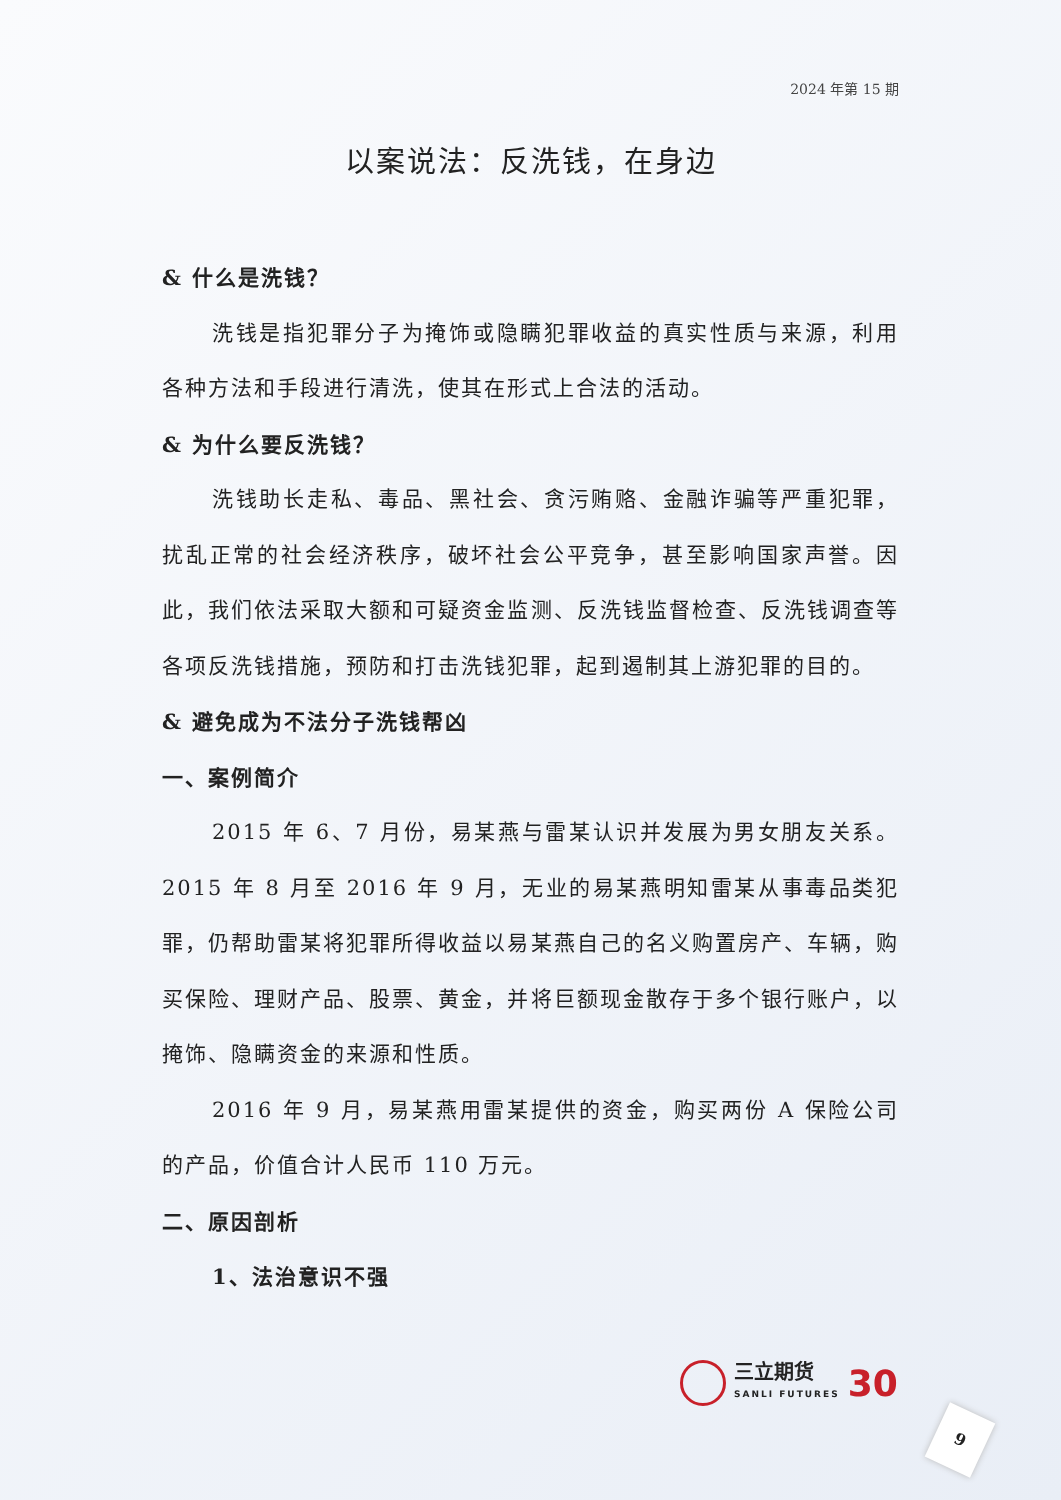2024 年第 15 期
以案说法：反洗钱，在身边
& 什么是洗钱？
洗钱是指犯罪分子为掩饰或隐瞒犯罪收益的真实性质与来源，利用各种方法和手段进行清洗，使其在形式上合法的活动。
& 为什么要反洗钱？
洗钱助长走私、毒品、黑社会、贪污贿赂、金融诈骗等严重犯罪，扰乱正常的社会经济秩序，破坏社会公平竞争，甚至影响国家声誉。因此，我们依法采取大额和可疑资金监测、反洗钱监督检查、反洗钱调查等各项反洗钱措施，预防和打击洗钱犯罪，起到遏制其上游犯罪的目的。
& 避免成为不法分子洗钱帮凶
一、案例简介
2015 年 6、7 月份，易某燕与雷某认识并发展为男女朋友关系。2015 年 8 月至 2016 年 9 月，无业的易某燕明知雷某从事毒品类犯罪，仍帮助雷某将犯罪所得收益以易某燕自己的名义购置房产、车辆，购买保险、理财产品、股票、黄金，并将巨额现金散存于多个银行账户，以掩饰、隐瞒资金的来源和性质。
2016 年 9 月，易某燕用雷某提供的资金，购买两份 A 保险公司的产品，价值合计人民币 110 万元。
二、原因剖析
1、法治意识不强
三立期货
SANLI FUTURES
30
9